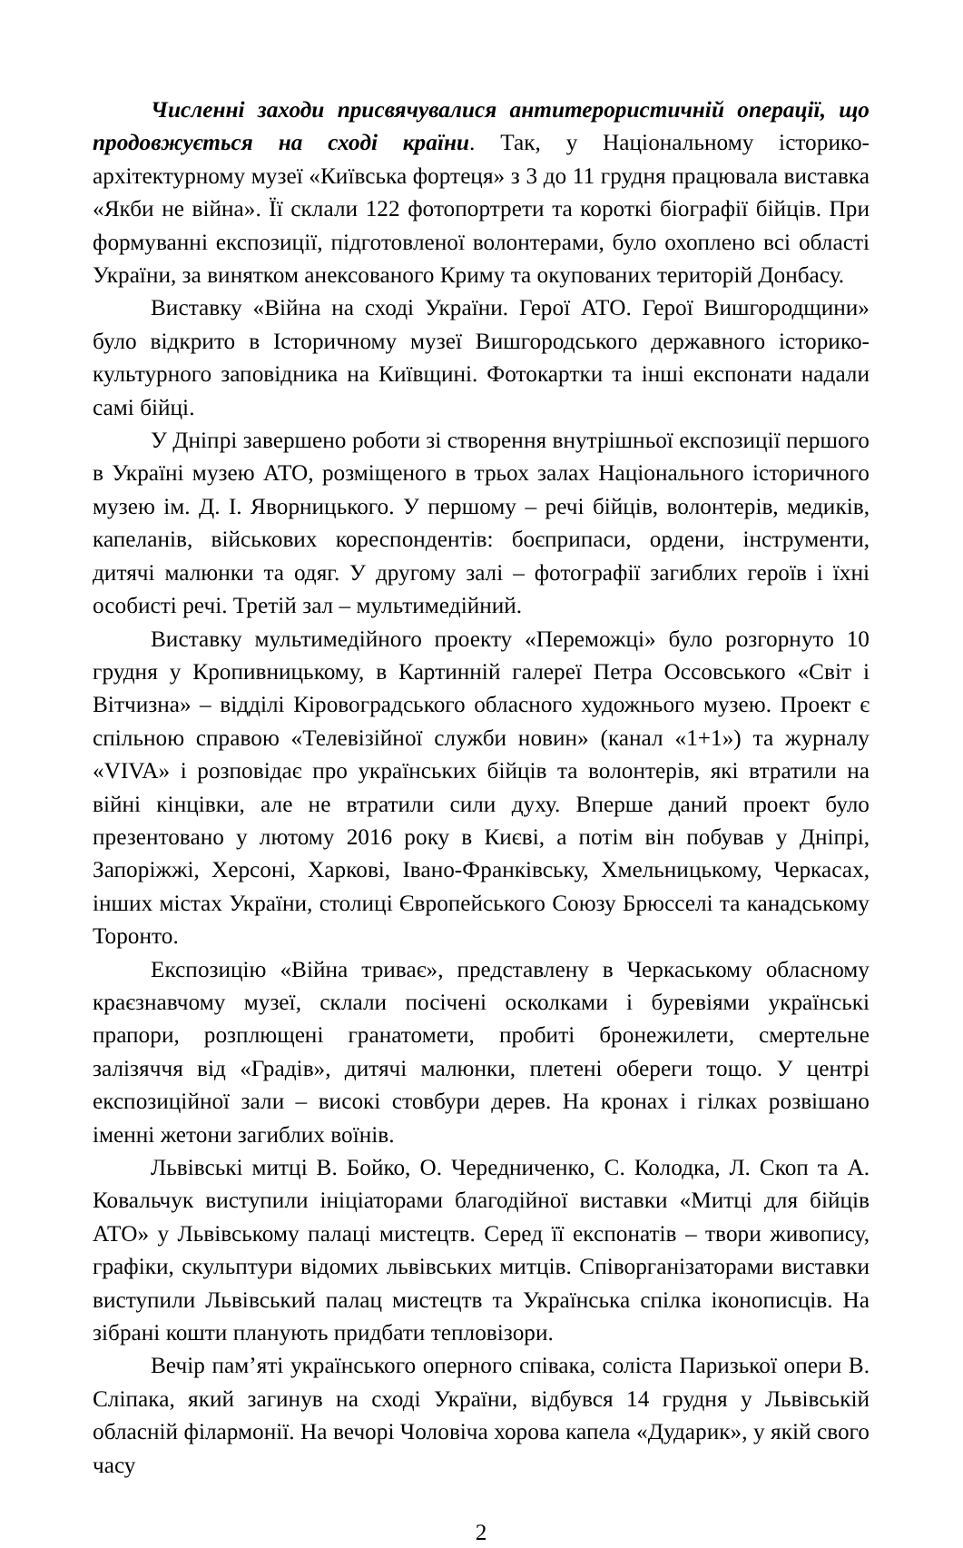Численні заходи присвячувалися антитерористичній операції, що продовжується на сході країни. Так, у Національному історико-архітектурному музеї «Київська фортеця» з 3 до 11 грудня працювала виставка «Якби не війна». Її склали 122 фотопортрети та короткі біографії бійців. При формуванні експозиції, підготовленої волонтерами, було охоплено всі області України, за винятком анексованого Криму та окупованих територій Донбасу.
Виставку «Війна на сході України. Герої АТО. Герої Вишгородщини» було відкрито в Історичному музеї Вишгородського державного історико-культурного заповідника на Київщині. Фотокартки та інші експонати надали самі бійці.
У Дніпрі завершено роботи зі створення внутрішньої експозиції першого в Україні музею АТО, розміщеного в трьох залах Національного історичного музею ім. Д. І. Яворницького. У першому – речі бійців, волонтерів, медиків, капеланів, військових кореспондентів: боєприпаси, ордени, інструменти, дитячі малюнки та одяг. У другому залі – фотографії загиблих героїв і їхні особисті речі. Третій зал – мультимедійний.
Виставку мультимедійного проекту «Переможці» було розгорнуто 10 грудня у Кропивницькому, в Картинній галереї Петра Оссовського «Світ і Вітчизна» – відділі Кіровоградського обласного художнього музею. Проект є спільною справою «Телевізійної служби новин» (канал «1+1») та журналу «VIVA» і розповідає про українських бійців та волонтерів, які втратили на війні кінцівки, але не втратили сили духу. Вперше даний проект було презентовано у лютому 2016 року в Києві, а потім він побував у Дніпрі, Запоріжжі, Херсоні, Харкові, Івано-Франківську, Хмельницькому, Черкасах, інших містах України, столиці Європейського Союзу Брюсселі та канадському Торонто.
Експозицію «Війна триває», представлену в Черкаському обласному краєзнавчому музеї, склали посічені осколками і буревіями українські прапори, розплющені гранатомети, пробиті бронежилети, смертельне залізяччя від «Градів», дитячі малюнки, плетені обереги тощо. У центрі експозиційної зали – високі стовбури дерев. На кронах і гілках розвішано іменні жетони загиблих воїнів.
Львівські митці В. Бойко, О. Чередниченко, С. Колодка, Л. Скоп та А. Ковальчук виступили ініціаторами благодійної виставки «Митці для бійців АТО» у Львівському палаці мистецтв. Серед її експонатів – твори живопису, графіки, скульптури відомих львівських митців. Співорганізаторами виставки виступили Львівський палац мистецтв та Українська спілка іконописців. На зібрані кошти планують придбати тепловізори.
Вечір пам’яті українського оперного співака, соліста Паризької опери В. Сліпака, який загинув на сході України, відбувся 14 грудня у Львівській обласній філармонії. На вечорі Чоловіча хорова капела «Дударик», у якій свого часу
2